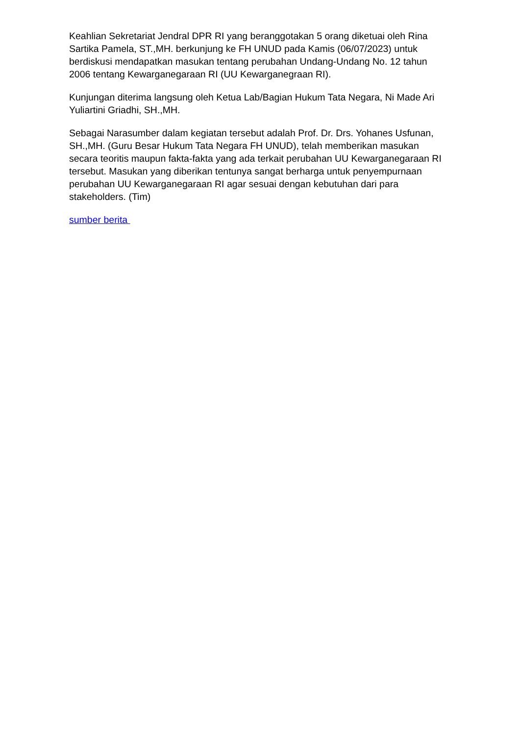Keahlian Sekretariat Jendral DPR RI yang beranggotakan 5 orang diketuai oleh Rina Sartika Pamela, ST.,MH. berkunjung ke FH UNUD pada Kamis (06/07/2023) untuk berdiskusi mendapatkan masukan tentang perubahan Undang-Undang No. 12 tahun 2006 tentang Kewarganegaraan RI (UU Kewarganegraan RI).
Kunjungan diterima langsung oleh Ketua Lab/Bagian Hukum Tata Negara, Ni Made Ari Yuliartini Griadhi, SH.,MH.
Sebagai Narasumber dalam kegiatan tersebut adalah Prof. Dr. Drs. Yohanes Usfunan, SH.,MH. (Guru Besar Hukum Tata Negara FH UNUD), telah memberikan masukan secara teoritis maupun fakta-fakta yang ada terkait perubahan UU Kewarganegaraan RI tersebut. Masukan yang diberikan tentunya sangat berharga untuk penyempurnaan perubahan UU Kewarganegaraan RI agar sesuai dengan kebutuhan dari para stakeholders. (Tim)
sumber berita